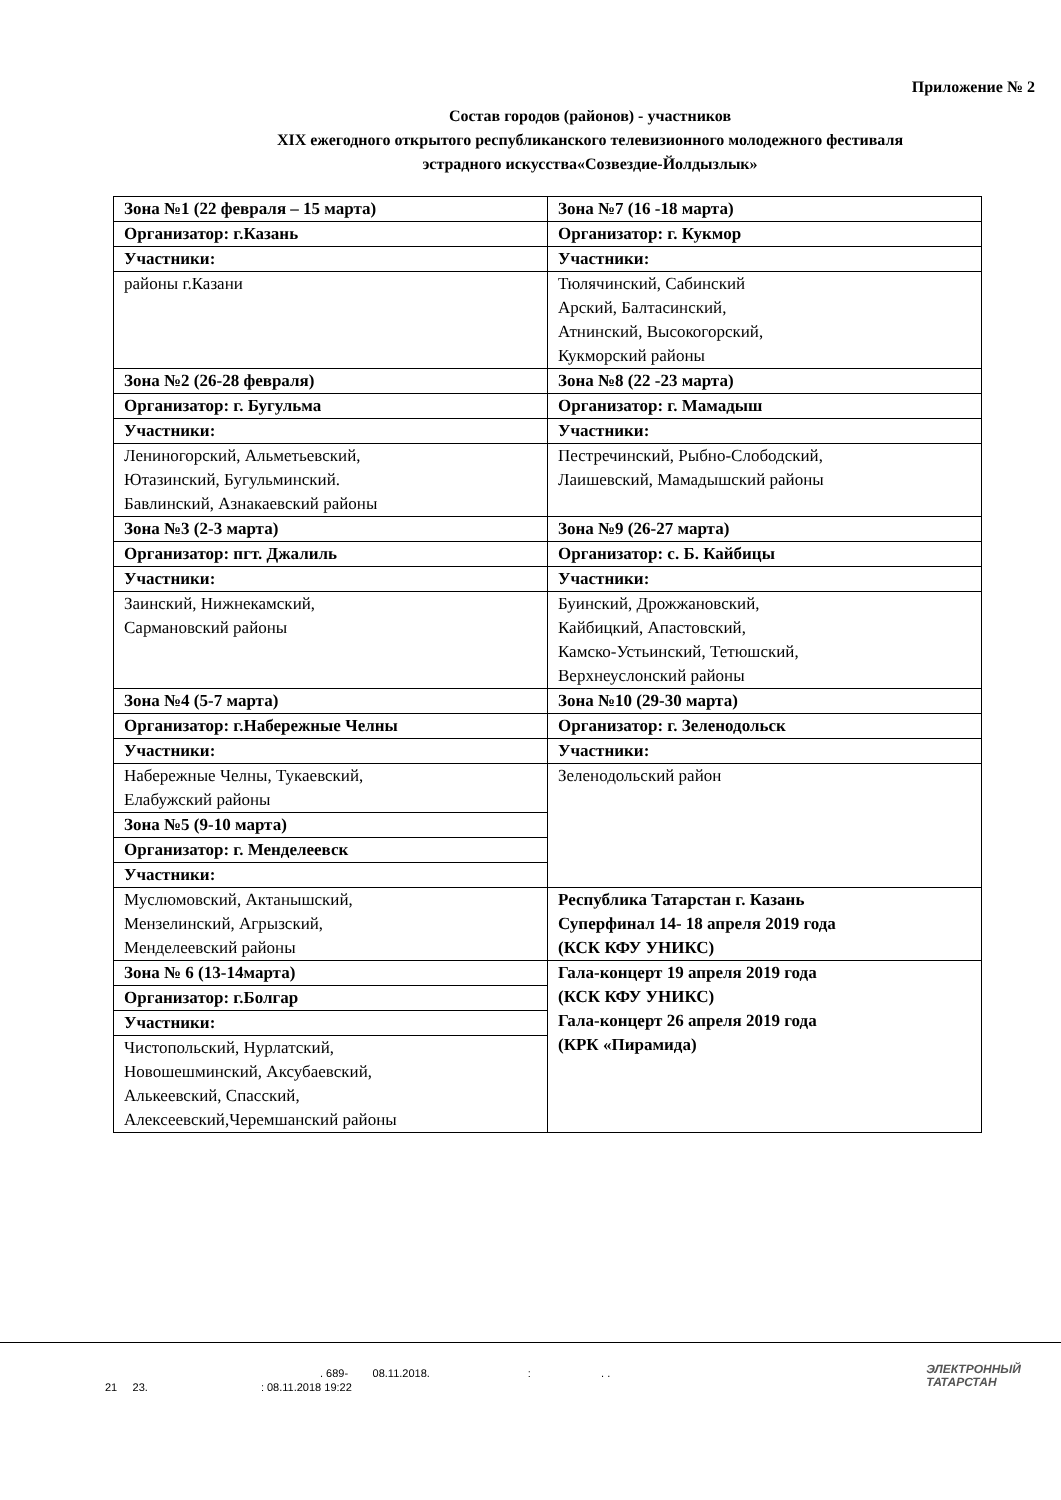Приложение № 2
Состав городов (районов) - участников
XIX ежегодного открытого республиканского телевизионного молодежного фестиваля
эстрадного искусства«Созвездие-Йолдызлык»
| Зона №1 (22 февраля – 15 марта) | Зона №7 (16 -18 марта) |
| Организатор: г.Казань | Организатор: г. Кукмор |
| Участники: | Участники: |
| районы г.Казани | Тюлячинский, Сабинский Арский, Балтасинский, Атнинский, Высокогорский, Кукморский районы |
| Зона №2 (26-28 февраля) | Зона №8 (22 -23 марта) |
| Организатор: г. Бугульма | Организатор: г. Мамадыш |
| Участники: | Участники: |
| Лениногорский, Альметьевский, Ютазинский, Бугульминский. Бавлинский, Азнакаевский районы | Пестречинский, Рыбно-Слободский, Лаишевский, Мамадышский районы |
| Зона №3 (2-3 марта) | Зона №9 (26-27 марта) |
| Организатор: пгт. Джалиль | Организатор: с. Б. Кайбицы |
| Участники: | Участники: |
| Заинский, Нижнекамский, Сармановский районы | Буинский, Дрожжановский, Кайбицкий, Апастовский, Камско-Устьинский, Тетюшский, Верхнеуслонский районы |
| Зона №4 (5-7 марта) | Зона №10 (29-30 марта) |
| Организатор: г.Набережные Челны | Организатор: г. Зеленодольск |
| Участники: | Участники: |
| Набережные Челны, Тукаевский, Елабужский районы | Зеленодольский район |
| Зона №5 (9-10 марта) | |
| Организатор: г. Менделеевск | |
| Участники: | |
| Муслюмовский, Актанышский, Мензелинский, Агрызский, Менделеевский районы | Республика Татарстан г. Казань Суперфинал 14- 18 апреля 2019 года (КСК КФУ УНИКС) |
| Зона № 6 (13-14марта) | Гала-концерт 19 апреля 2019 года (КСК КФУ УНИКС) Гала-концерт 26 апреля 2019 года (КРК «Пирамида) |
| Организатор: г.Болгар | |
| Участники: | |
| Чистопольский, Нурлатский, Новошешминский, Аксубаевский, Алькеевский, Спасский, Алексеевский,Черемшанский районы | |
. 689- 08.11.2018. : . .
21 23. : 08.11.2018 19:22
ЭЛЕКТРОННЫЙ
ТАТАРСТАН